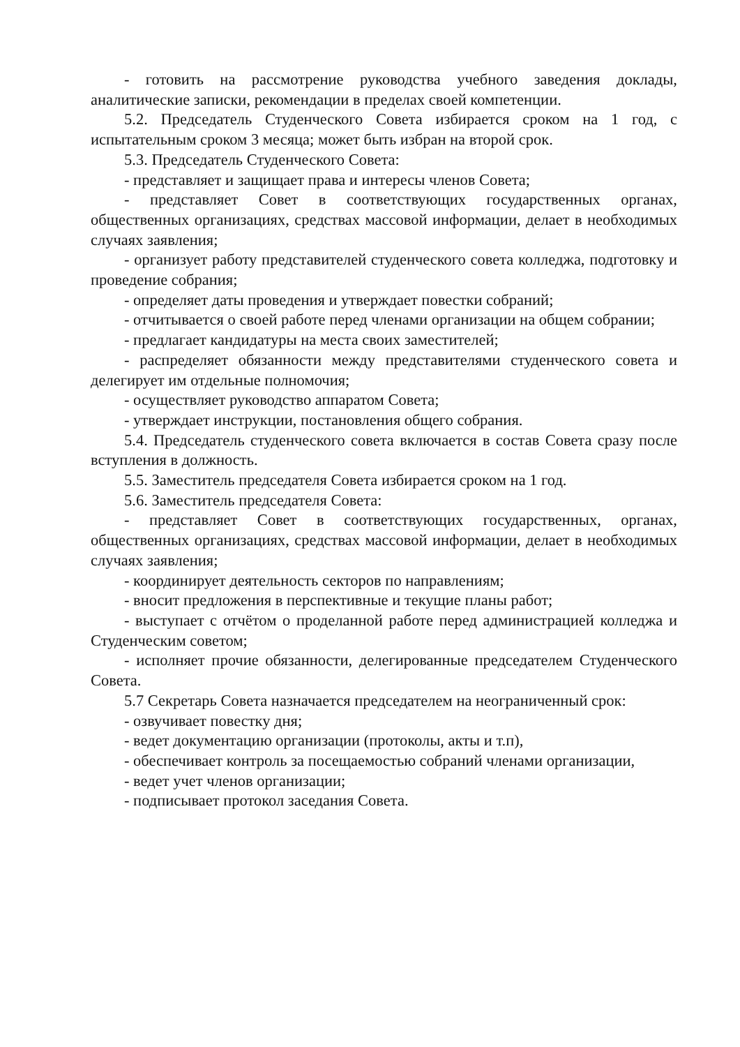- готовить на рассмотрение руководства учебного заведения доклады, аналитические записки, рекомендации в пределах своей компетенции.
5.2. Председатель Студенческого Совета избирается сроком на 1 год, с испытательным сроком 3 месяца; может быть избран на второй срок.
5.3. Председатель Студенческого Совета:
- представляет и защищает права и интересы членов Совета;
- представляет Совет в соответствующих государственных органах, общественных организациях, средствах массовой информации, делает в необходимых случаях заявления;
- организует работу представителей студенческого совета колледжа, подготовку и проведение собрания;
- определяет даты проведения и утверждает повестки собраний;
- отчитывается о своей работе перед членами организации на общем собрании;
- предлагает кандидатуры на места своих заместителей;
- распределяет обязанности между представителями студенческого совета и делегирует им отдельные полномочия;
- осуществляет руководство аппаратом Совета;
- утверждает инструкции, постановления общего собрания.
5.4. Председатель студенческого совета включается в состав Совета сразу после вступления в должность.
5.5. Заместитель председателя Совета избирается сроком на 1 год.
5.6. Заместитель председателя Совета:
- представляет Совет в соответствующих государственных, органах, общественных организациях, средствах массовой информации, делает в необходимых случаях заявления;
- координирует деятельность секторов по направлениям;
- вносит предложения в перспективные и текущие планы работ;
- выступает с отчётом о проделанной работе перед администрацией колледжа и Студенческим советом;
- исполняет прочие обязанности, делегированные председателем Студенческого Совета.
5.7 Секретарь Совета назначается председателем на неограниченный срок:
- озвучивает повестку дня;
- ведет документацию организации (протоколы, акты и т.п),
- обеспечивает контроль за посещаемостью собраний членами организации,
- ведет учет членов организации;
- подписывает протокол заседания Совета.